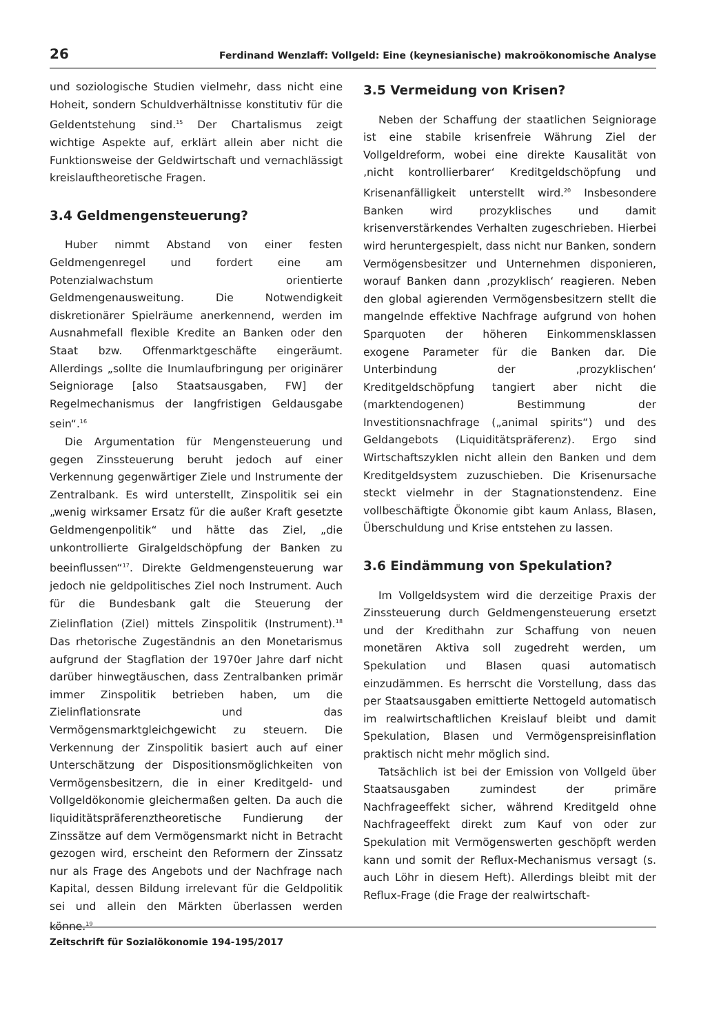26 Ferdinand Wenzlaff: Vollgeld: Eine (keynesianische) makroökonomische Analyse
und soziologische Studien vielmehr, dass nicht eine Hoheit, sondern Schuldverhältnisse konstitutiv für die Geldentstehung sind.<sup>15</sup> Der Chartalismus zeigt wichtige Aspekte auf, erklärt allein aber nicht die Funktionsweise der Geldwirtschaft und vernachlässigt kreislauftheoretische Fragen.
3.4 Geldmengensteuerung?
Huber nimmt Abstand von einer festen Geldmengenregel und fordert eine am Potenzialwachstum orientierte Geldmengenausweitung. Die Notwendigkeit diskretionärer Spielräume anerkennend, werden im Ausnahmefall flexible Kredite an Banken oder den Staat bzw. Offenmarktgeschäfte eingeräumt. Allerdings „sollte die Inumlaufbringung per originärer Seigniorage [also Staatsausgaben, FW] der Regelmechanismus der langfristigen Geldausgabe sein“.<sup>16</sup>
Die Argumentation für Mengensteuerung und gegen Zinssteuerung beruht jedoch auf einer Verkennung gegenwärtiger Ziele und Instrumente der Zentralbank. Es wird unterstellt, Zinspolitik sei ein „wenig wirksamer Ersatz für die außer Kraft gesetzte Geldmengenpolitik“ und hätte das Ziel, „die unkontrollierte Giralgeldschöpfung der Banken zu beeinflussen“<sup>17</sup>. Direkte Geldmengensteuerung war jedoch nie geldpolitisches Ziel noch Instrument. Auch für die Bundesbank galt die Steuerung der Zielinflation (Ziel) mittels Zinspolitik (Instrument).<sup>18</sup> Das rhetorische Zugeständnis an den Monetarismus aufgrund der Stagflation der 1970er Jahre darf nicht darüber hinwegtäuschen, dass Zentralbanken primär immer Zinspolitik betrieben haben, um die Zielinflationsrate und das Vermögensmarktgleichgewicht zu steuern. Die Verkennung der Zinspolitik basiert auch auf einer Unterschätzung der Dispositionsmöglichkeiten von Vermögensbesitzern, die in einer Kreditgeld- und Vollgeldökonomie gleichermaßen gelten. Da auch die liquiditätspräferenztheoretische Fundierung der Zinssätze auf dem Vermögensmarkt nicht in Betracht gezogen wird, erscheint den Reformern der Zinssatz nur als Frage des Angebots und der Nachfrage nach Kapital, dessen Bildung irrelevant für die Geldpolitik sei und allein den Märkten überlassen werden könne.<sup>19</sup>
3.5 Vermeidung von Krisen?
Neben der Schaffung der staatlichen Seigniorage ist eine stabile krisenfreie Währung Ziel der Vollgeldreform, wobei eine direkte Kausalität von ‚nicht kontrollierbarer‘ Kreditgeldschöpfung und Krisenanfälligkeit unterstellt wird.<sup>20</sup> Insbesondere Banken wird prozyklisches und damit krisenverstärkendes Verhalten zugeschrieben. Hierbei wird heruntergespielt, dass nicht nur Banken, sondern Vermögensbesitzer und Unternehmen disponieren, worauf Banken dann ‚prozyklisch‘ reagieren. Neben den global agierenden Vermögensbesitzern stellt die mangelnde effektive Nachfrage aufgrund von hohen Sparquoten der höheren Einkommensklassen exogene Parameter für die Banken dar. Die Unterbindung der ‚prozyklischen‘ Kreditgeldschöpfung tangiert aber nicht die (marktendogenen) Bestimmung der Investitionsnachfrage („animal spirits“) und des Geldangebots (Liquiditätspräferenz). Ergo sind Wirtschaftszyklen nicht allein den Banken und dem Kreditgeldsystem zuzuschieben. Die Krisenursache steckt vielmehr in der Stagnationstendenz. Eine vollbeschäftigte Ökonomie gibt kaum Anlass, Blasen, Überschuldung und Krise entstehen zu lassen.
3.6 Eindämmung von Spekulation?
Im Vollgeldsystem wird die derzeitige Praxis der Zinssteuerung durch Geldmengensteuerung ersetzt und der Kredithahn zur Schaffung von neuen monetären Aktiva soll zugedreht werden, um Spekulation und Blasen quasi automatisch einzudämmen. Es herrscht die Vorstellung, dass das per Staatsausgaben emittierte Nettogeld automatisch im realwirtschaftlichen Kreislauf bleibt und damit Spekulation, Blasen und Vermögenspreisinflation praktisch nicht mehr möglich sind.
Tatsächlich ist bei der Emission von Vollgeld über Staatsausgaben zumindest der primäre Nachfrageeffekt sicher, während Kreditgeld ohne Nachfrageeffekt direkt zum Kauf von oder zur Spekulation mit Vermögenswerten geschöpft werden kann und somit der Reflux-Mechanismus versagt (s. auch Löhr in diesem Heft). Allerdings bleibt mit der Reflux-Frage (die Frage der realwirtschaft-
Zeitschrift für Sozialökonomie 194-195/2017